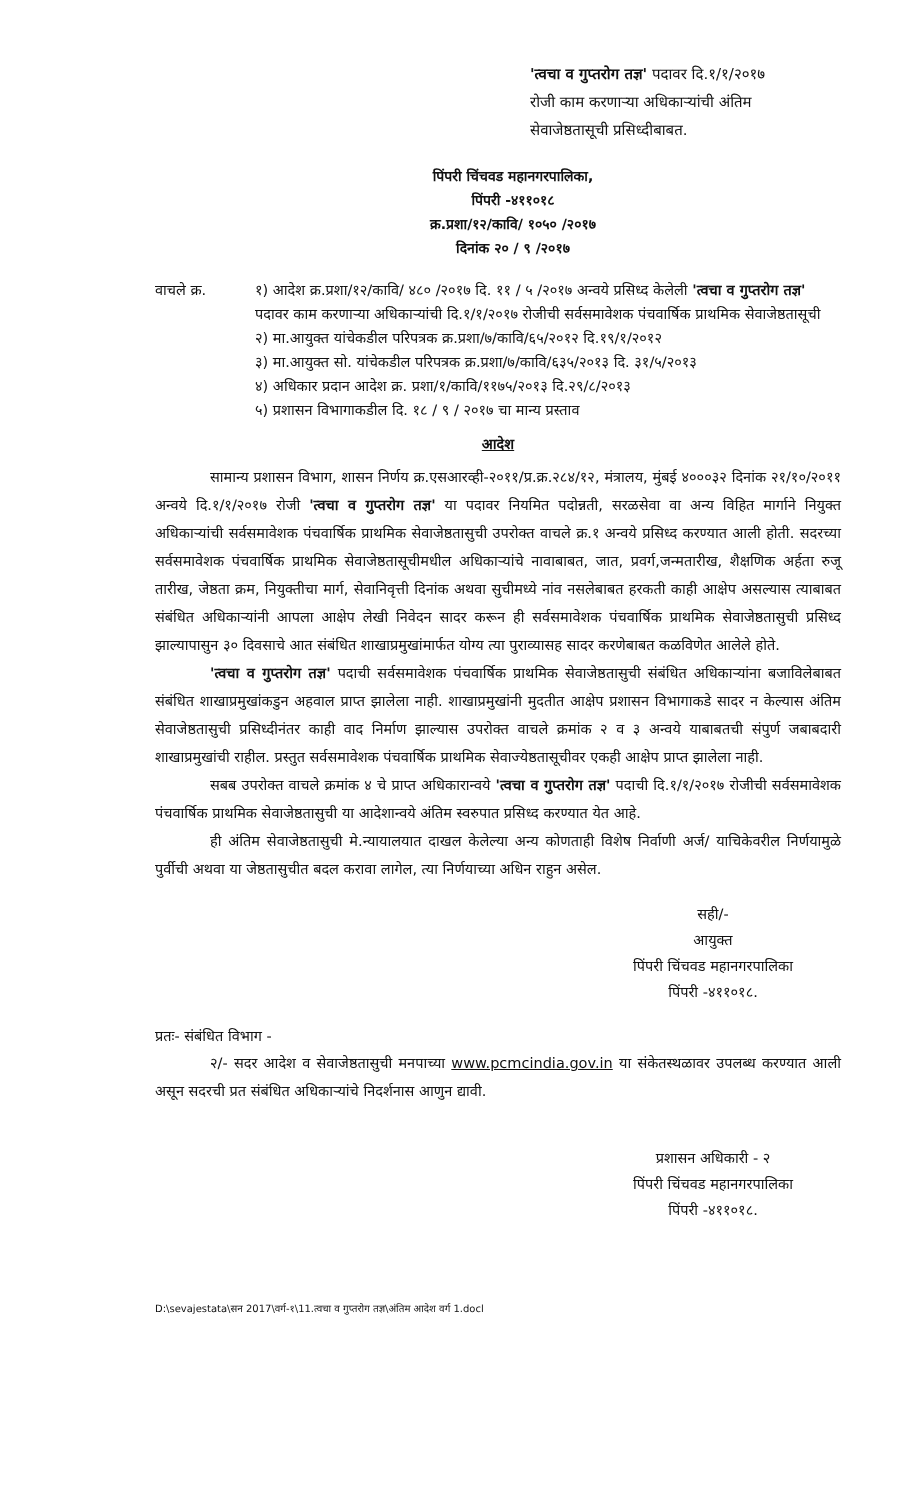'त्वचा व गुप्तरोग तज्ञ' पदावर दि.१/१/२०१७
रोजी काम करणाऱ्या अधिकाऱ्यांची अंतिम
सेवाजेष्ठतासूची प्रसिध्दीबाबत.
पिंपरी चिंचवड महानगरपालिका,
पिंपरी -४११०१८
क्र.प्रशा/१२/कावि/ १०५० /२०१७
दिनांक २० / ९ /२०१७
वाचले क्र. १) आदेश क्र.प्रशा/१२/कावि/ ४८० /२०१७ दि. ११ / ५ /२०१७ अन्वये प्रसिध्द केलेली 'त्वचा व गुप्तरोग तज्ञ' पदावर काम करणाऱ्या अधिकाऱ्यांची दि.१/१/२०१७ रोजीची सर्वसमावेशक पंचवार्षिक प्राथमिक सेवाजेष्ठतासूची
२) मा.आयुक्त यांचेकडील परिपत्रक क्र.प्रशा/७/कावि/६५/२०१२ दि.१९/१/२०१२
३) मा.आयुक्त सो. यांचेकडील परिपत्रक क्र.प्रशा/७/कावि/६३५/२०१३ दि. ३१/५/२०१३
४) अधिकार प्रदान आदेश क्र. प्रशा/१/कावि/११७५/२०१३ दि.२९/८/२०१३
५) प्रशासन विभागाकडील दि. १८ / ९ / २०१७ चा मान्य प्रस्ताव
आदेश
सामान्य प्रशासन विभाग, शासन निर्णय क्र.एसआरव्ही-२०११/प्र.क्र.२८४/१२, मंत्रालय, मुंबई ४०००३२ दिनांक २१/१०/२०११ अन्वये दि.१/१/२०१७ रोजी 'त्वचा व गुप्तरोग तज्ञ' या पदावर नियमित पदोन्नती, सरळसेवा वा अन्य विहित मार्गाने नियुक्त अधिकाऱ्यांची सर्वसमावेशक पंचवार्षिक प्राथमिक सेवाजेष्ठतासुची उपरोक्त वाचले क्र.१ अन्वये प्रसिध्द करण्यात आली होती. सदरच्या सर्वसमावेशक पंचवार्षिक प्राथमिक सेवाजेष्ठतासूचीमधील अधिकाऱ्यांचे नावाबाबत, जात, प्रवर्ग,जन्मतारीख, शैक्षणिक अर्हता रुजू तारीख, जेष्ठता क्रम, नियुक्तीचा मार्ग, सेवानिवृत्ती दिनांक अथवा सुचीमध्ये नांव नसलेबाबत हरकती काही आक्षेप असल्यास त्याबाबत संबंधित अधिकाऱ्यांनी आपला आक्षेप लेखी निवेदन सादर करून ही सर्वसमावेशक पंचवार्षिक प्राथमिक सेवाजेष्ठतासुची प्रसिध्द झाल्यापासुन ३० दिवसाचे आत संबंधित शाखाप्रमुखांमार्फत योग्य त्या पुराव्यासह सादर करणेबाबत कळविणेत आलेले होते.
'त्वचा व गुप्तरोग तज्ञ' पदाची सर्वसमावेशक पंचवार्षिक प्राथमिक सेवाजेष्ठतासुची संबंधित अधिकाऱ्यांना बजाविलेबाबत संबंधित शाखाप्रमुखांकडुन अहवाल प्राप्त झालेला नाही. शाखाप्रमुखांनी मुदतीत आक्षेप प्रशासन विभागाकडे सादर न केल्यास अंतिम सेवाजेष्ठतासुची प्रसिध्दीनंतर काही वाद निर्माण झाल्यास उपरोक्त वाचले क्रमांक २ व ३ अन्वये याबाबतची संपुर्ण जबाबदारी शाखाप्रमुखांची राहील. प्रस्तुत सर्वसमावेशक पंचवार्षिक प्राथमिक सेवाज्येष्ठतासूचीवर एकही आक्षेप प्राप्त झालेला नाही.
सबब उपरोक्त वाचले क्रमांक ४ चे प्राप्त अधिकारान्वये 'त्वचा व गुप्तरोग तज्ञ' पदाची दि.१/१/२०१७ रोजीची सर्वसमावेशक पंचवार्षिक प्राथमिक सेवाजेष्ठतासुची या आदेशान्वये अंतिम स्वरुपात प्रसिध्द करण्यात येत आहे.
ही अंतिम सेवाजेष्ठतासुची मे.न्यायालयात दाखल केलेल्या अन्य कोणताही विशेष निर्वाणी अर्ज/ याचिकेवरील निर्णयामुळे पुर्वीची अथवा या जेष्ठतासुचीत बदल करावा लागेल, त्या निर्णयाच्या अधिन राहुन असेल.
सही/-
आयुक्त
पिंपरी चिंचवड महानगरपालिका
पिंपरी -४११०१८.
प्रतः- संबंधित विभाग -
२/- सदर आदेश व सेवाजेष्ठतासुची मनपाच्या www.pcmcindia.gov.in या संकेतस्थळावर उपलब्ध करण्यात आली असून सदरची प्रत संबंधित अधिकाऱ्यांचे निदर्शनास आणुन द्यावी.
प्रशासन अधिकारी - २
पिंपरी चिंचवड महानगरपालिका
पिंपरी -४११०१८.
D:\sevajestata\सन 2017\वर्ग-१\11.त्वचा व गुप्तरोग तज्ञ\अंतिम आदेश वर्ग 1.docl